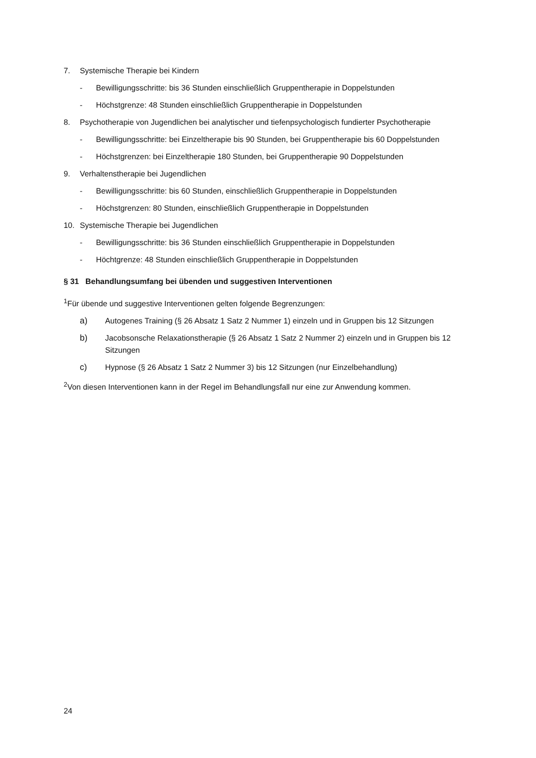7. Systemische Therapie bei Kindern
- Bewilligungsschritte: bis 36 Stunden einschließlich Gruppentherapie in Doppelstunden
- Höchstgrenze: 48 Stunden einschließlich Gruppentherapie in Doppelstunden
8. Psychotherapie von Jugendlichen bei analytischer und tiefenpsychologisch fundierter Psychotherapie
- Bewilligungsschritte: bei Einzeltherapie bis 90 Stunden, bei Gruppentherapie bis 60 Doppelstunden
- Höchstgrenzen: bei Einzeltherapie 180 Stunden, bei Gruppentherapie 90 Doppelstunden
9. Verhaltenstherapie bei Jugendlichen
- Bewilligungsschritte: bis 60 Stunden, einschließlich Gruppentherapie in Doppelstunden
- Höchstgrenzen: 80 Stunden, einschließlich Gruppentherapie in Doppelstunden
10. Systemische Therapie bei Jugendlichen
- Bewilligungsschritte: bis 36 Stunden einschließlich Gruppentherapie in Doppelstunden
- Höchtgrenze: 48 Stunden einschließlich Gruppentherapie in Doppelstunden
§ 31 Behandlungsumfang bei übenden und suggestiven Interventionen
<sup>1</sup> Für übende und suggestive Interventionen gelten folgende Begrenzungen:
a) Autogenes Training (§ 26 Absatz 1 Satz 2 Nummer 1) einzeln und in Gruppen bis 12 Sitzungen
b) Jacobsonsche Relaxationstherapie (§ 26 Absatz 1 Satz 2 Nummer 2) einzeln und in Gruppen bis 12 Sitzungen
c) Hypnose (§ 26 Absatz 1 Satz 2 Nummer 3) bis 12 Sitzungen (nur Einzelbehandlung)
<sup>2</sup> Von diesen Interventionen kann in der Regel im Behandlungsfall nur eine zur Anwendung kommen.
24